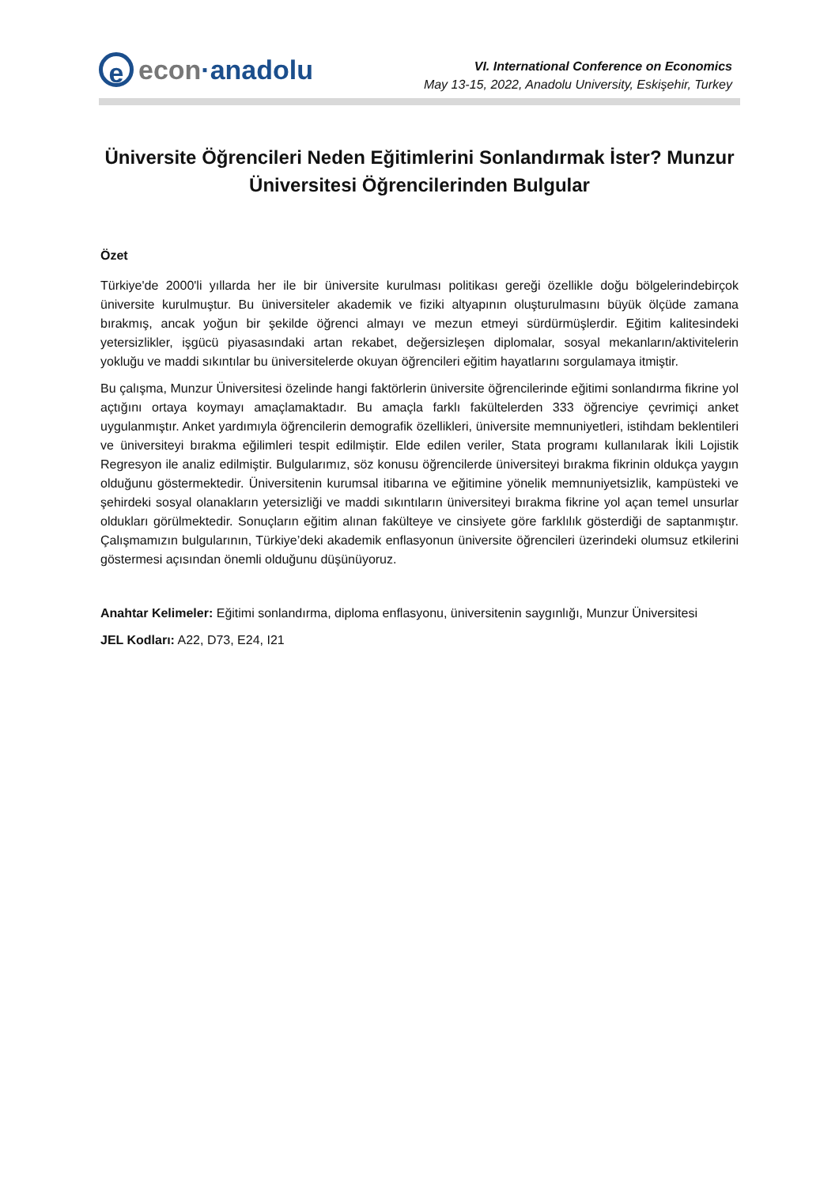eecon ·anadolu
VI. International Conference on Economics
May 13-15, 2022, Anadolu University, Eskişehir, Turkey
Üniversite Öğrencileri Neden Eğitimlerini Sonlandırmak İster? Munzur Üniversitesi Öğrencilerinden Bulgular
Özet
Türkiye'de 2000'li yıllarda her ile bir üniversite kurulması politikası gereği özellikle doğu bölgelerindebirçok üniversite kurulmuştur. Bu üniversiteler akademik ve fiziki altyapının oluşturulmasını büyük ölçüde zamana bırakmış, ancak yoğun bir şekilde öğrenci almayı ve mezun etmeyi sürdürmüşlerdir. Eğitim kalitesindeki yetersizlikler, işgücü piyasasındaki artan rekabet, değersizleşen diplomalar, sosyal mekanların/aktivitelerin yokluğu ve maddi sıkıntılar bu üniversitelerde okuyan öğrencileri eğitim hayatlarını sorgulamaya itmiştir.
Bu çalışma, Munzur Üniversitesi özelinde hangi faktörlerin üniversite öğrencilerinde eğitimi sonlandırma fikrine yol açtığını ortaya koymayı amaçlamaktadır. Bu amaçla farklı fakültelerden 333 öğrenciye çevrimiçi anket uygulanmıştır. Anket yardımıyla öğrencilerin demografik özellikleri, üniversite memnuniyetleri, istihdam beklentileri ve üniversiteyi bırakma eğilimleri tespit edilmiştir. Elde edilen veriler, Stata programı kullanılarak İkili Lojistik Regresyon ile analiz edilmiştir. Bulgularımız, söz konusu öğrencilerde üniversiteyi bırakma fikrinin oldukça yaygın olduğunu göstermektedir. Üniversitenin kurumsal itibarına ve eğitimine yönelik memnuniyetsizlik, kampüsteki ve şehirdeki sosyal olanakların yetersizliği ve maddi sıkıntıların üniversiteyi bırakma fikrine yol açan temel unsurlar oldukları görülmektedir. Sonuçların eğitim alınan fakülteye ve cinsiyete göre farklılık gösterdiği de saptanmıştır. Çalışmamızın bulgularının, Türkiye’deki akademik enflasyonun üniversite öğrencileri üzerindeki olumsuz etkilerini göstermesi açısından önemli olduğunu düşünüyoruz.
Anahtar Kelimeler: Eğitimi sonlandırma, diploma enflasyonu, üniversitenin saygınlığı, Munzur Üniversitesi
JEL Kodları: A22, D73, E24, I21